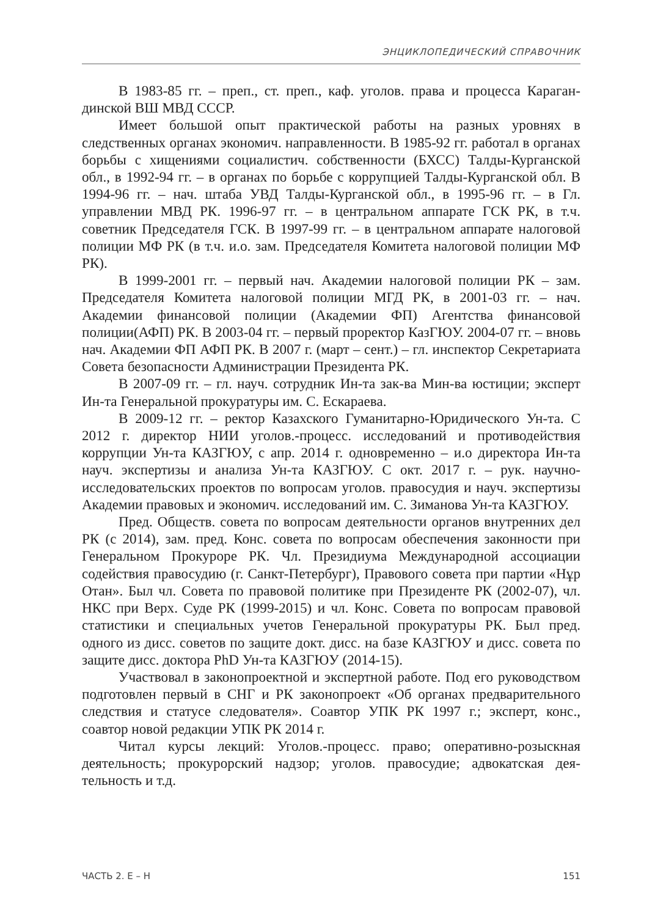ЭНЦИКЛОПЕДИЧЕСКИЙ СПРАВОЧНИК
В 1983-85 гг. – преп., ст. преп., каф. уголов. права и процесса Караган­динской ВШ МВД СССР.
Имеет большой опыт практической работы на разных уровнях в следственных органах экономич. направленности. В 1985-92 гг. работал в органах борьбы с хищениями социалистич. собственности (БХСС) Талды-Курганской обл., в 1992-94 гг. – в органах по борьбе с коррупцией Талды-Курганской обл. В 1994-96 гг. – нач. штаба УВД Талды-Курганской обл., в 1995-96 гг. – в Гл. управлении МВД РК. 1996-97 гг. – в центральном ап­парате ГСК РК, в т.ч. советник Председателя ГСК. В 1997-99 гг. – в цент­ральном аппарате налоговой полиции МФ РК (в т.ч. и.о. зам. Председателя Комитета налоговой полиции МФ РК).
В 1999-2001 гг. – первый нач. Академии налоговой полиции РК – зам. Председателя Комитета налоговой полиции МГД РК, в 2001-03 гг. – нач. Академии финансовой полиции (Академии ФП) Агентства финансовой полиции(АФП) РК. В 2003-04 гг. – первый проректор КазГЮУ. 2004-07 гг. – вновь нач. Академии ФП АФП РК. В 2007 г. (март – сент.) – гл. инспектор Секретариата Совета безопасности Администрации Президента РК.
В 2007-09 гг. – гл. науч. сотрудник Ин-та зак-ва Мин-ва юстиции; экс­перт Ин-та Генеральной прокуратуры им. С. Ескараева.
В 2009-12 гг. – ректор Казахского Гуманитарно-Юридического Ун-та. С 2012 г. директор НИИ уголов.-процесс. исследований и противодействия коррупции Ун-та КАЗГЮУ, с апр. 2014 г. одновременно – и.о директора Ин-та науч. экспертизы и анализа Ун-та КАЗГЮУ. С окт. 2017 г. – рук. на­учно-исследовательских проектов по вопросам уголов. правосудия и науч. экспертизы Академии правовых и экономич. исследований им. С. Зимано­ва Ун-та КАЗГЮУ.
Пред. Обществ. совета по вопросам деятельности органов внутрен­них дел РК (с 2014), зам. пред. Конс. совета по вопросам обеспечения за­конности при Генеральном Прокуроре РК. Чл. Президиума Международ­ной ассоциации содействия правосудию (г. Санкт-Петербург), Правового совета при партии «Нұр Отан». Был чл. Совета по правовой политике при Президенте РК (2002-07), чл. НКС при Верх. Суде РК (1999-2015) и чл. Конс. Совета по вопросам правовой статистики и специальных учетов Ге­неральной прокуратуры РК. Был пред. одного из дисс. советов по защите докт. дисс. на базе КАЗГЮУ и дисс. совета по защите дисс. доктора PhD Ун-та КАЗГЮУ (2014-15).
Участвовал в законопроектной и экспертной работе. Под его руко­водством подготовлен первый в СНГ и РК законопроект «Об органах пред­варительного следствия и статусе следователя». Соавтор УПК РК 1997 г.; эксперт, конс., соавтор новой редакции УПК РК 2014 г.
Читал курсы лекций: Уголов.-процесс. право; оперативно-розыскная деятельность; прокурорский надзор; уголов. правосудие; адвокатская дея­тельность и т.д.
ЧАСТЬ 2. Е – Н 151